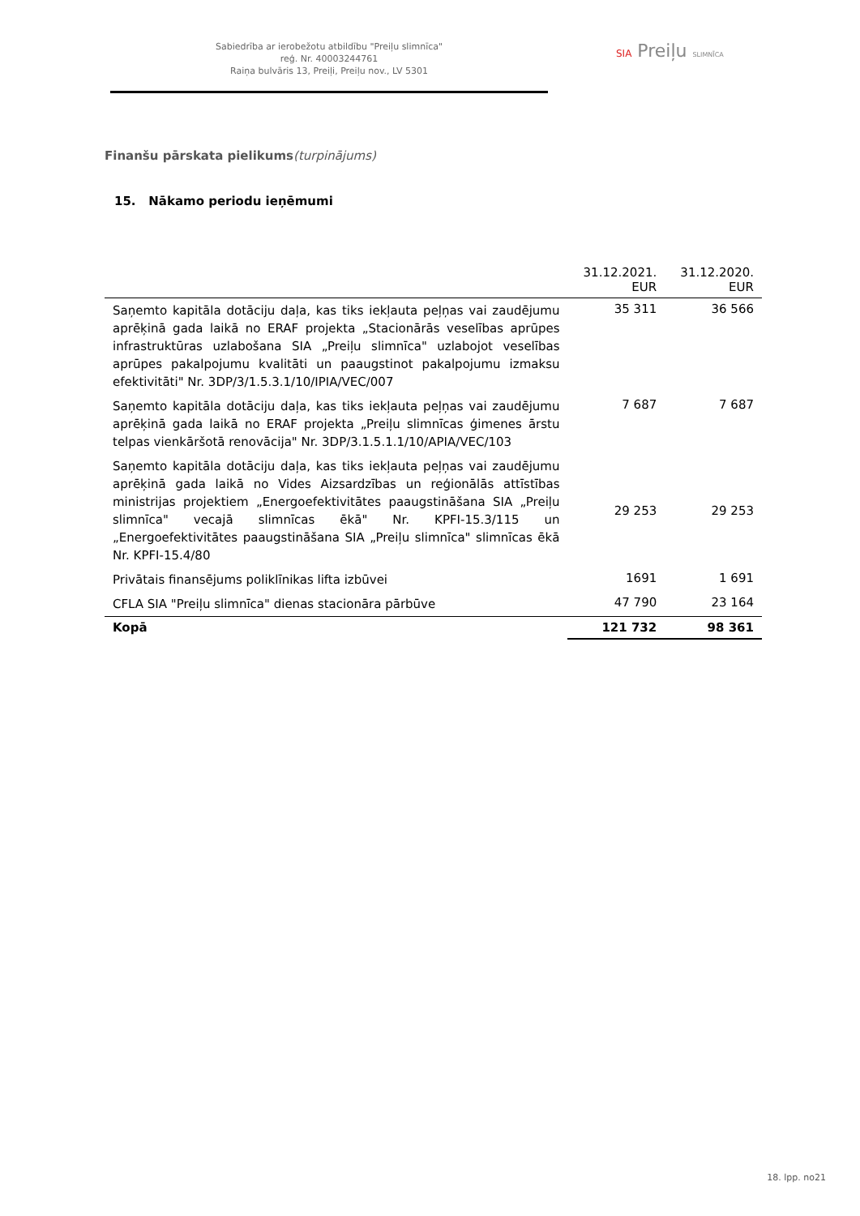Sabiedrība ar ierobežotu atbildību "Preiļu slimnīca"
reģ. Nr. 40003244761
Raiņa bulvāris 13, Preiļi, Preiļu nov., LV 5301
SIA Preiļu SLIMNĪCA
Finanšu pārskata pielikums(turpinājums)
15. Nākamo periodu ieņēmumi
| | 31.12.2021. EUR | 31.12.2020. EUR |
| --- | --- | --- |
| Saņemto kapitāla dotāciju daļa, kas tiks iekļauta peļņas vai zaudējumu aprēķinā gada laikā no ERAF projekta „Stacionārās veselības aprūpes infrastruktūras uzlabošana SIA „Preiļu slimnīca" uzlabojot veselības aprūpes pakalpojumu kvalitāti un paaugstinot pakalpojumu izmaksu efektivitāti" Nr. 3DP/3/1.5.3.1/10/IPIA/VEC/007 | 35 311 | 36 566 |
| Saņemto kapitāla dotāciju daļa, kas tiks iekļauta peļņas vai zaudējumu aprēķinā gada laikā no ERAF projekta „Preiļu slimnīcas ģimenes ārstu telpas vienkāršotā renovācija" Nr. 3DP/3.1.5.1.1/10/APIA/VEC/103 | 7 687 | 7 687 |
| Saņemto kapitāla dotāciju daļa, kas tiks iekļauta peļņas vai zaudējumu aprēķinā gada laikā no Vides Aizsardzības un reģionālās attīstības ministrijas projektiem „Energoefektivitātes paaugstināšana SIA „Preiļu slimnīca" vecajā slimnīcas ēkā" Nr. KPFI-15.3/115 un „Energoefektivitātes paaugstināšana SIA „Preiļu slimnīca" slimnīcas ēkā Nr. KPFI-15.4/80 | 29 253 | 29 253 |
| Privātais finansējums poliklīnikas lifta izbūvei | 1691 | 1 691 |
| CFLA SIA "Preiļu slimnīca" dienas stacionāra pārbūve | 47 790 | 23 164 |
| Kopā | 121 732 | 98 361 |
18. lpp. no21